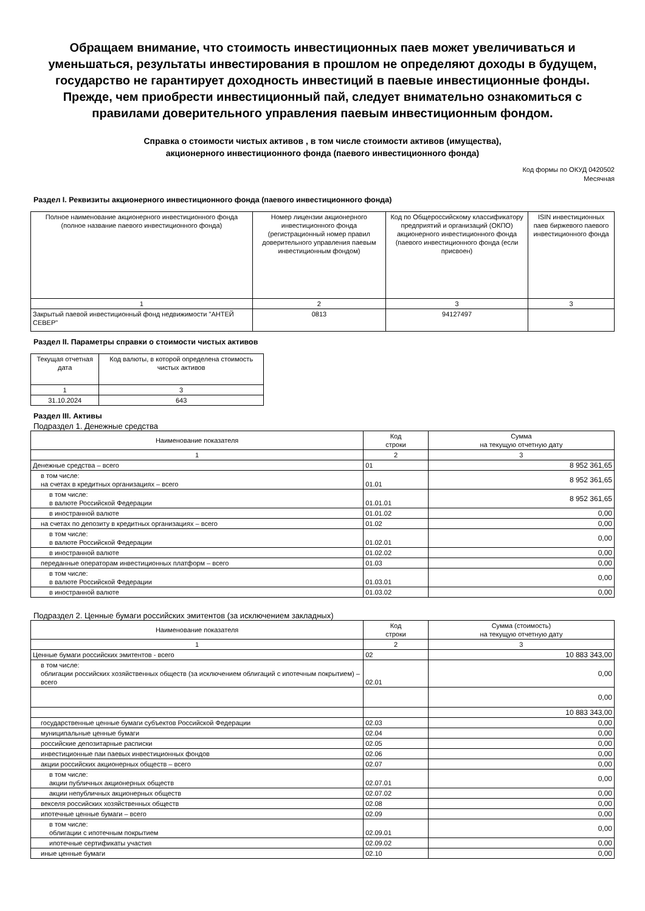Обращаем внимание, что стоимость инвестиционных паев может увеличиваться и уменьшаться, результаты инвестирования в прошлом не определяют доходы в будущем, государство не гарантирует доходность инвестиций в паевые инвестиционные фонды.
Прежде, чем приобрести инвестиционный пай, следует внимательно ознакомиться с правилами доверительного управления паевым инвестиционным фондом.
Справка о стоимости чистых активов , в том числе стоимости активов (имущества),
акционерного инвестиционного фонда (паевого инвестиционного фонда)
Код формы по ОКУД 0420502
Месячная
Раздел I. Реквизиты акционерного инвестиционного фонда (паевого инвестиционного фонда)
| Полное наименование акционерного инвестиционного фонда (полное название паевого инвестиционного фонда) | Номер лицензии акционерного инвестиционного фонда (регистрационный номер правил доверительного управления паевым инвестиционным фондом) | Код по Общероссийскому классификатору предприятий и организаций (ОКПО) акционерного инвестиционного фонда (паевого инвестиционного фонда (если присвоен) | ISIN инвестиционных паев биржевого паевого инвестиционного фонда |
| --- | --- | --- | --- |
| 1 | 2 | 3 | 3 |
| Закрытый паевой инвестиционный фонд недвижимости "АНТЕЙ СЕВЕР" | 0813 | 94127497 | |
Раздел II. Параметры справки о стоимости чистых активов
| Текущая отчетная дата | Код валюты, в которой определена стоимость чистых активов |
| --- | --- |
| 1 | 3 |
| 31.10.2024 | 643 |
Раздел III. Активы
Подраздел 1. Денежные средства
| Наименование показателя | Код строки | Сумма на текущую отчетную дату |
| --- | --- | --- |
| 1 | 2 | 3 |
| Денежные средства – всего | 01 | 8 952 361,65 |
| в том числе: на счетах в кредитных организациях – всего | 01.01 | 8 952 361,65 |
| в том числе: в валюте Российской Федерации | 01.01.01 | 8 952 361,65 |
| в иностранной валюте | 01.01.02 | 0,00 |
| на счетах по депозиту в кредитных организациях – всего | 01.02 | 0,00 |
| в том числе: в валюте Российской Федерации | 01.02.01 | 0,00 |
| в иностранной валюте | 01.02.02 | 0,00 |
| переданные операторам инвестиционных платформ – всего | 01.03 | 0,00 |
| в том числе: в валюте Российской Федерации | 01.03.01 | 0,00 |
| в иностранной валюте | 01.03.02 | 0,00 |
Подраздел 2. Ценные бумаги российских эмитентов (за исключением закладных)
| Наименование показателя | Код строки | Сумма (стоимость) на текущую отчетную дату |
| --- | --- | --- |
| 1 | 2 | 3 |
| Ценные бумаги российских эмитентов - всего | 02 | 10 883 343,00 |
| в том числе: облигации российских хозяйственных обществ (за исключением облигаций с ипотечным покрытием) – всего | 02.01 | 0,00 |
| | | 0,00 |
| | | 10 883 343,00 |
| государственные ценные бумаги субъектов Российской Федерации | 02.03 | 0,00 |
| муниципальные ценные бумаги | 02.04 | 0,00 |
| российские депозитарные расписки | 02.05 | 0,00 |
| инвестиционные паи паевых инвестиционных фондов | 02.06 | 0,00 |
| акции российских акционерных обществ – всего | 02.07 | 0,00 |
| в том числе: акции публичных акционерных обществ | 02.07.01 | 0,00 |
| акции непубличных акционерных обществ | 02.07.02 | 0,00 |
| векселя российских хозяйственных обществ | 02.08 | 0,00 |
| ипотечные ценные бумаги – всего | 02.09 | 0,00 |
| в том числе: облигации с ипотечным покрытием | 02.09.01 | 0,00 |
| ипотечные сертификаты участия | 02.09.02 | 0,00 |
| иные ценные бумаги | 02.10 | 0,00 |